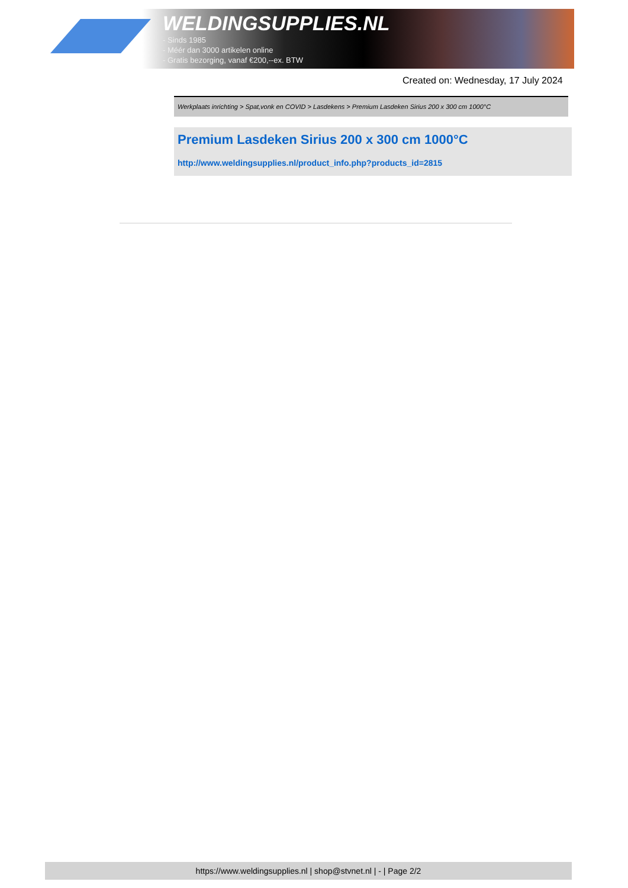WELDINGSUPPLIES.NL
- Sinds 1985
- Méér dan 3000 artikelen online
- Gratis bezorging, vanaf €200,--ex. BTW
Created on: Wednesday, 17 July 2024
Werkplaats inrichting > Spat,vonk en COVID > Lasdekens > Premium Lasdeken Sirius 200 x 300 cm 1000°C
Premium Lasdeken Sirius 200 x 300 cm 1000°C
http://www.weldingsupplies.nl/product_info.php?products_id=2815
https://www.weldingsupplies.nl | shop@stvnet.nl | - | Page 2/2